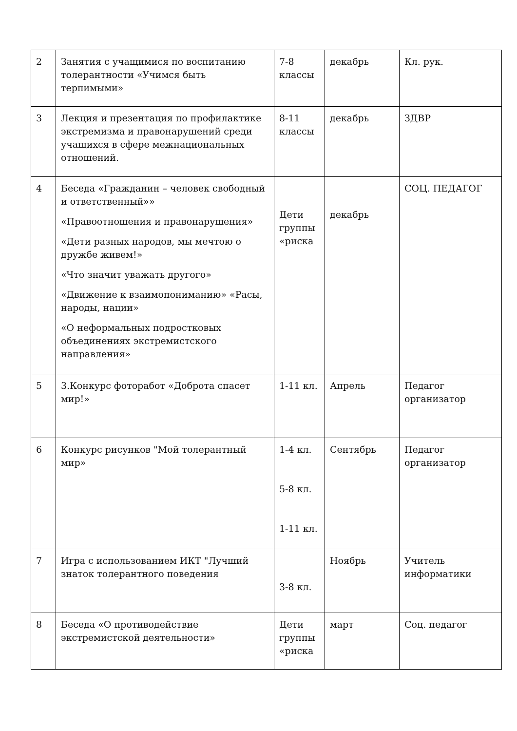| 2 | Занятия с учащимися по воспитанию толерантности «Учимся быть терпимыми» | 7-8 классы | декабрь | Кл. рук. |
| 3 | Лекция и презентация по профилактике экстремизма и правонарушений среди учащихся в сфере межнациональных отношений. | 8-11 классы | декабрь | ЗДВР |
| 4 | Беседа «Гражданин – человек свободный и ответственный»» «Правоотношения и правонарушения» «Дети разных народов, мы мечтою о дружбе живем!» «Что значит уважать другого» «Движение к взаимопониманию» «Расы, народы, нации» «О неформальных подростковых объединениях экстремистского направления» | Дети группы «риска | декабрь | СОЦ. ПЕДАГОГ |
| 5 | 3.Конкурс фоторабот «Доброта спасет мир!» | 1-11 кл. | Апрель | Педагог организатор |
| 6 | Конкурс рисунков "Мой толерантный мир» | 1-4 кл. 5-8 кл. 1-11 кл. | Сентябрь | Педагог организатор |
| 7 | Игра с использованием ИКТ "Лучший знаток толерантного поведения | 3-8 кл. | Ноябрь | Учитель информатики |
| 8 | Беседа «О противодействие экстремистской деятельности» | Дети группы «риска | март | Соц. педагог |